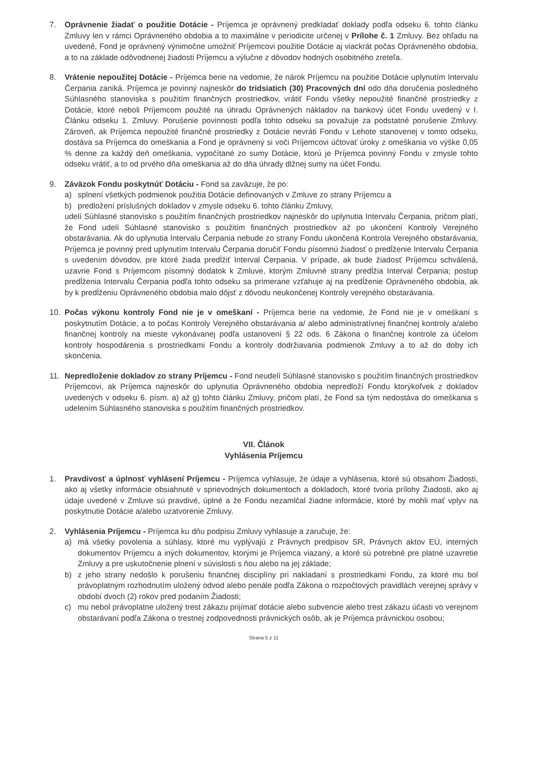7. Oprávnenie žiadať o použitie Dotácie - Príjemca je oprávnený predkladať doklady podľa odseku 6. tohto článku Zmluvy len v rámci Oprávneného obdobia a to maximálne v periodicite určenej v Prílohe č. 1 Zmluvy. Bez ohľadu na uvedené, Fond je oprávnený výnimočne umožniť Príjemcovi použitie Dotácie aj viackrát počas Oprávneného obdobia, a to na základe odôvodnenej žiadosti Príjemcu a výlučne z dôvodov hodných osobitného zreteľa.
8. Vrátenie nepoužitej Dotácie - Príjemca berie na vedomie, že nárok Príjemcu na použitie Dotácie uplynutím Intervalu Čerpania zaniká. Príjemca je povinný najneskôr do tridsiatich (30) Pracovných dní odo dňa doručenia posledného Súhlasného stanoviska s použitím finančných prostriedkov, vrátiť Fondu všetky nepoužité finančné prostriedky z Dotácie, ktoré neboli Príjemcom použité na úhradu Oprávnených nákladov na bankový účet Fondu uvedený v I. Článku odseku 1. Zmluvy. Porušenie povinnosti podľa tohto odseku sa považuje za podstatné porušenie Zmluvy. Zároveň, ak Príjemca nepoužité finančné prostriedky z Dotácie nevráti Fondu v Lehote stanovenej v tomto odseku, dostáva sa Príjemca do omeškania a Fond je oprávnený si voči Príjemcovi účtovať úroky z omeškania vo výške 0,05 % denne za každý deň omeškania, vypočítané zo sumy Dotácie, ktorú je Príjemca povinný Fondu v zmysle tohto odseku vrátiť, a to od prvého dňa omeškania až do dňa úhrady dlžnej sumy na účet Fondu.
9. Záväzok Fondu poskytnúť Dotáciu - Fond sa zaväzuje, že po:
a) splnení všetkých podmienok použitia Dotácie definovaných v Zmluve zo strany Príjemcu a
b) predložení príslušných dokladov v zmysle odseku 6. tohto článku Zmluvy,
udelí Súhlasné stanovisko s použitím finančných prostriedkov najneskôr do uplynutia Intervalu Čerpania, pričom platí, že Fond udelí Súhlasné stanovisko s použitím finančných prostriedkov až po ukončení Kontroly Verejného obstarávania. Ak do uplynutia Intervalu Čerpania nebude zo strany Fondu ukončená Kontrola Verejného obstarávania, Príjemca je povinný pred uplynutím Intervalu Čerpania doručiť Fondu písomnú žiadosť o predĺženie Intervalu Čerpania s uvedením dôvodov, pre ktoré žiada predĺžiť Interval Čerpania. V prípade, ak bude žiadosť Príjemcu schválená, uzavrie Fond s Príjemcom písomný dodatok k Zmluve, ktorým Zmluvné strany predĺžia Interval Čerpania; postup predĺženia Intervalu Čerpania podľa tohto odseku sa primerane vzťahuje aj na predĺženie Oprávneného obdobia, ak by k predĺženiu Oprávneného obdobia malo dôjsť z dôvodu neukončenej Kontroly verejného obstarávania.
10. Počas výkonu kontroly Fond nie je v omeškaní - Príjemca berie na vedomie, že Fond nie je v omeškaní s poskytnutím Dotácie, a to počas Kontroly Verejného obstarávania a/ alebo administratívnej finančnej kontroly a/alebo finančnej kontroly na mieste vykonávanej podľa ustanovení § 22 ods. 6 Zákona o finančnej kontrole za účelom kontroly hospodárenia s prostriedkami Fondu a kontroly dodržiavania podmienok Zmluvy a to až do doby ich skončenia.
11. Nepredloženie dokladov zo strany Príjemcu - Fond neudelí Súhlasné stanovisko s použitím finančných prostriedkov Príjemcovi, ak Príjemca najneskôr do uplynutia Oprávneného obdobia nepredloží Fondu ktorýkoľvek z dokladov uvedených v odseku 6. písm. a) až g) tohto článku Zmluvy, pričom platí, že Fond sa tým nedostáva do omeškania s udelením Súhlasného stanoviska s použitím finančných prostriedkov.
VII. Článok
Vyhlásenia Príjemcu
1. Pravdivosť a úplnosť vyhlásení Príjemcu - Príjemca vyhlasuje, že údaje a vyhlásenia, ktoré sú obsahom Žiadosti, ako aj všetky informácie obsiahnuté v sprievodných dokumentoch a dokladoch, ktoré tvoria prílohy Žiadosti, ako aj údaje uvedené v Zmluve sú pravdivé, úplné a že Fondu nezamlčal žiadne informácie, ktoré by mohli mať vplyv na poskytnutie Dotácie a/alebo uzatvorenie Zmluvy.
2. Vyhlásenia Príjemcu - Príjemca ku dňu podpisu Zmluvy vyhlasuje a zaručuje, že:
a) má všetky povolenia a súhlasy, ktoré mu vyplývajú z Právnych predpisov SR, Právnych aktov EÚ, interných dokumentov Príjemcu a iných dokumentov, ktorými je Príjemca viazaný, a ktoré sú potrebné pre platné uzavretie Zmluvy a pre uskutočnenie plnení v súvislosti s ňou alebo na jej základe;
b) z jeho strany nedošlo k porušeniu finančnej disciplíny pri nakladaní s prostriedkami Fondu, za ktoré mu bol právoplatným rozhodnutím uložený odvod alebo penále podľa Zákona o rozpočtových pravidlách verejnej správy v období dvoch (2) rokov pred podaním Žiadosti;
c) mu nebol právoplatne uložený trest zákazu prijímať dotácie alebo subvencie alebo trest zákazu účasti vo verejnom obstarávaní podľa Zákona o trestnej zodpovednosti právnických osôb, ak je Príjemca právnickou osobou;
Strana 5 z 11